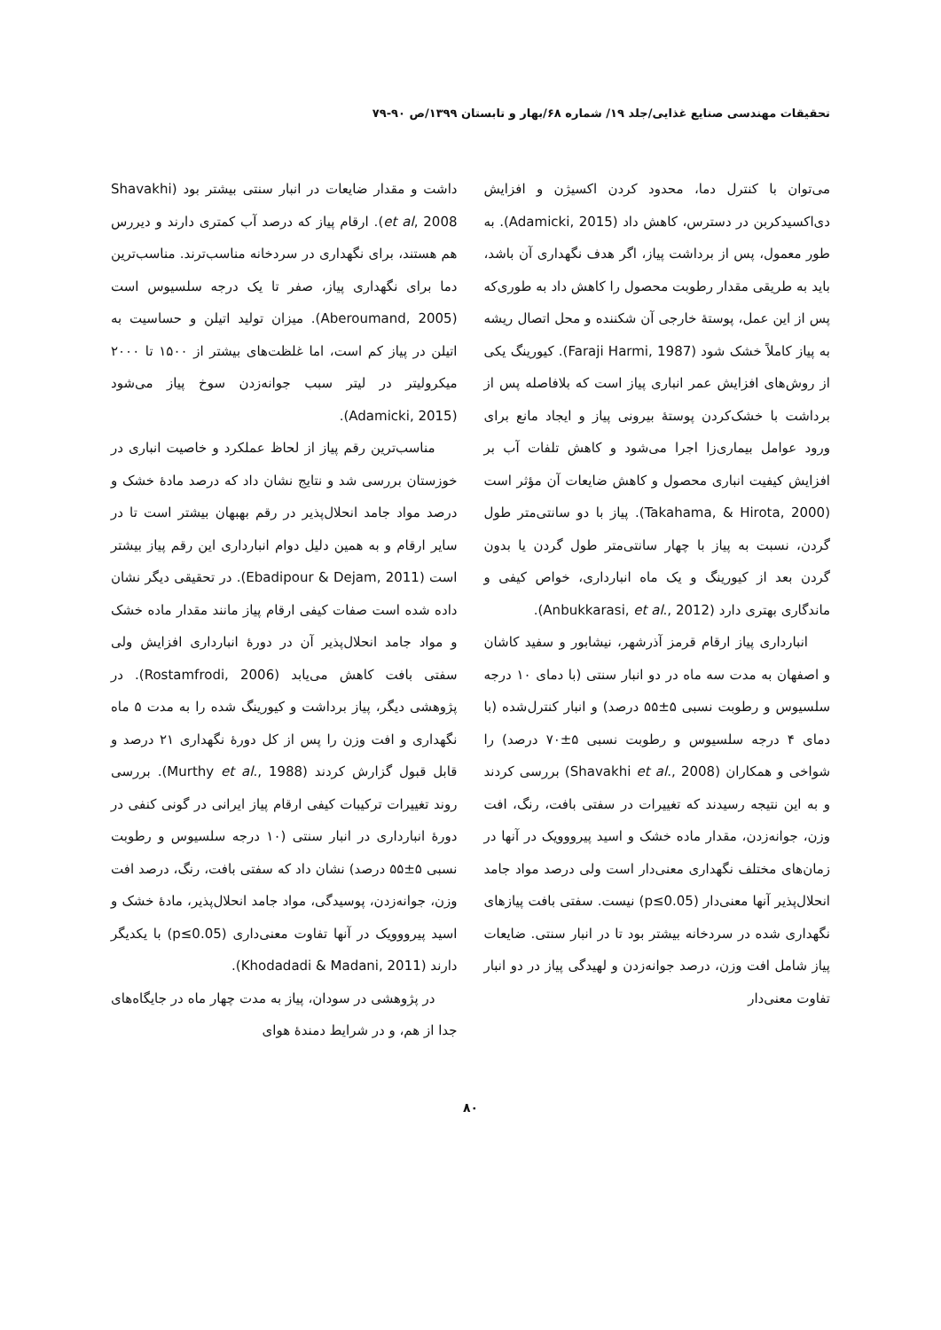تحقیقات مهندسی صنایع غذایی/جلد ۱۹/ شماره ۶۸/بهار و تابستان ۱۳۹۹/ص ۹۰-۷۹
می‌توان با کنترل دما، محدود کردن اکسیژن و افزایش دی‌اکسیدکربن در دسترس، کاهش داد (Adamicki, 2015). به طور معمول، پس از برداشت پیاز، اگر هدف نگهداری آن باشد، باید به طریقی مقدار رطوبت محصول را کاهش داد به طوری‌که پس از این عمل، پوستهٔ خارجی آن شکننده و محل اتصال ریشه به پیاز کاملاً خشک شود (Faraji Harmi, 1987). کیورینگ یکی از روش‌های افزایش عمر انباری پیاز است که بلافاصله پس از برداشت با خشک‌کردن پوستهٔ بیرونی پیاز و ایجاد مانع برای ورود عوامل بیماری‌زا اجرا می‌شود و کاهش تلفات آب بر افزایش کیفیت انباری محصول و کاهش ضایعات آن مؤثر است (Takahama, & Hirota, 2000). پیاز با دو سانتی‌متر طول گردن، نسبت به پیاز با چهار سانتی‌متر طول گردن یا بدون گردن بعد از کیورینگ و یک ماه انبارداری، خواص کیفی و ماندگاری بهتری دارد (Anbukkarasi, et al., 2012).
انبارداری پیاز ارقام قرمز آذرشهر، نیشابور و سفید کاشان و اصفهان به مدت سه ماه در دو انبار سنتی (با دمای ۱۰ درجه سلسیوس و رطوبت نسبی ۵±۵۵ درصد) و انبار کنترل‌شده (با دمای ۴ درجه سلسیوس و رطوبت نسبی ۵±۷۰ درصد) را شواخی و همکاران (Shavakhi et al., 2008) بررسی کردند و به این نتیجه رسیدند که تغییرات در سفتی بافت، رنگ، افت وزن، جوانه‌زدن، مقدار ماده خشک و اسید پیرووویک در آنها در زمان‌های مختلف نگهداری معنی‌دار است ولی درصد مواد جامد انحلال‌پذیر آنها معنی‌دار (p≤0.05) نیست. سفتی بافت پیازهای نگهداری شده در سردخانه بیشتر بود تا در انبار سنتی. ضایعات پیاز شامل افت وزن، درصد جوانه‌زدن و لهیدگی پیاز در دو انبار تفاوت معنی‌دار
داشت و مقدار ضایعات در انبار سنتی بیشتر بود (Shavakhi et al, 2008). ارقام پیاز که درصد آب کمتری دارند و دیررس هم هستند، برای نگهداری در سردخانه مناسب‌ترند. مناسب‌ترین دما برای نگهداری پیاز، صفر تا یک درجه سلسیوس است (Aberoumand, 2005). میزان تولید اتیلن و حساسیت به اتیلن در پیاز کم است، اما غلظت‌های بیشتر از ۱۵۰۰ تا ۲۰۰۰ میکرولیتر در لیتر سبب جوانه‌زدن سوخ پیاز می‌شود (Adamicki, 2015).
مناسب‌ترین رقم پیاز از لحاظ عملکرد و خاصیت انباری در خوزستان بررسی شد و نتایج نشان داد که درصد مادهٔ خشک و درصد مواد جامد انحلال‌پذیر در رقم بهبهان بیشتر است تا در سایر ارقام و به همین دلیل دوام انبارداری این رقم پیاز بیشتر است (Ebadipour & Dejam, 2011). در تحقیقی دیگر نشان داده شده است صفات کیفی ارقام پیاز مانند مقدار ماده خشک و مواد جامد انحلال‌پذیر آن در دورهٔ انبارداری افزایش ولی سفتی بافت کاهش می‌یابد (Rostamfrodi, 2006). در پژوهشی دیگر، پیاز برداشت و کیورینگ شده را به مدت ۵ ماه نگهداری و افت وزن را پس از کل دورهٔ نگهداری ۲۱ درصد و قابل قبول گزارش کردند (Murthy et al., 1988). بررسی روند تغییرات ترکیبات کیفی ارقام پیاز ایرانی در گونی کنفی در دورهٔ انبارداری در انبار سنتی (۱۰ درجه سلسیوس و رطوبت نسبی ۵±۵۵ درصد) نشان داد که سفتی بافت، رنگ، درصد افت وزن، جوانه‌زدن، پوسیدگی، مواد جامد انحلال‌پذیر، مادهٔ خشک و اسید پیرووویک در آنها تفاوت معنی‌داری (p≤0.05) با یکدیگر دارند (Khodadadi & Madani, 2011).
در پژوهشی در سودان، پیاز به مدت چهار ماه در جایگاه‌های جدا از هم، و در شرایط دمندهٔ هوای
۸۰